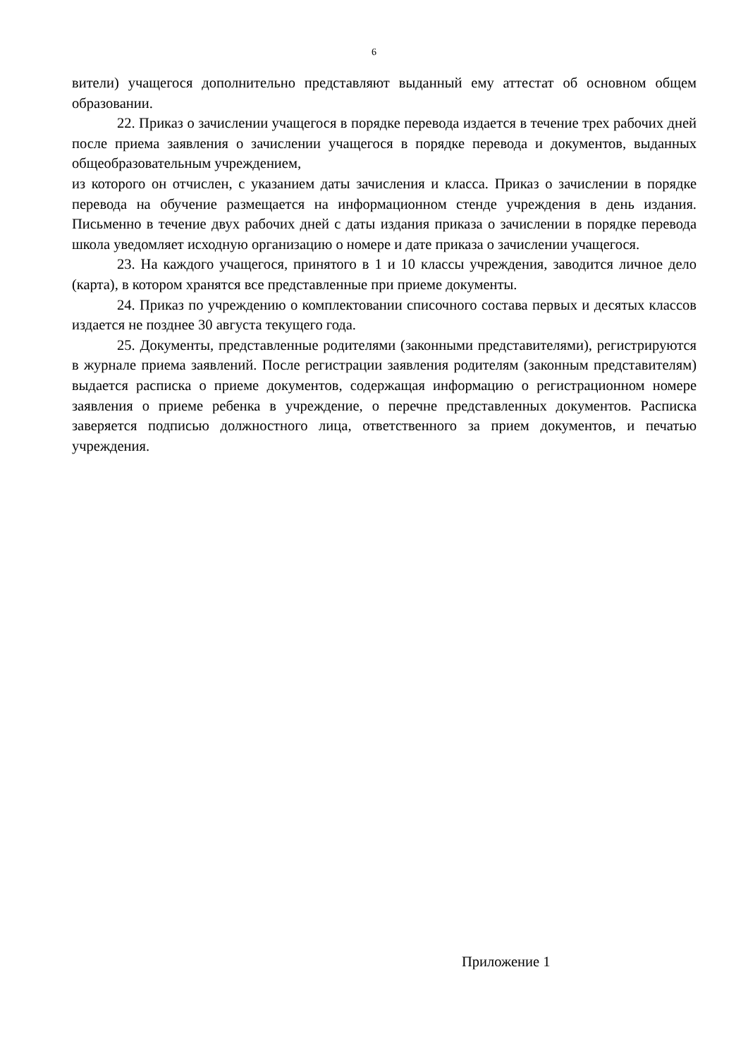6
вители) учащегося дополнительно представляют выданный ему аттестат об основном общем образовании.
22. Приказ о зачислении учащегося в порядке перевода издается в течение трех рабочих дней после приема заявления о зачислении учащегося в порядке перевода и документов, выданных общеобразовательным учреждением,
из которого он отчислен, с указанием даты зачисления и класса. Приказ о зачислении в порядке перевода на обучение размещается на информационном стенде учреждения в день издания. Письменно в течение двух рабочих дней с даты издания приказа о зачислении в порядке перевода школа уведомляет исходную организацию о номере и дате приказа о зачислении учащегося.
23. На каждого учащегося, принятого в 1 и 10 классы учреждения, заводится личное дело (карта), в котором хранятся все представленные при приеме документы.
24. Приказ по учреждению о комплектовании списочного состава первых и десятых классов издается не позднее 30 августа текущего года.
25. Документы, представленные родителями (законными представителями), регистрируются в журнале приема заявлений. После регистрации заявления родителям (законным представителям) выдается расписка о приеме документов, содержащая информацию о регистрационном номере заявления о приеме ребенка в учреждение, о перечне представленных документов. Расписка заверяется подписью должностного лица, ответственного за прием документов, и печатью учреждения.
Приложение 1